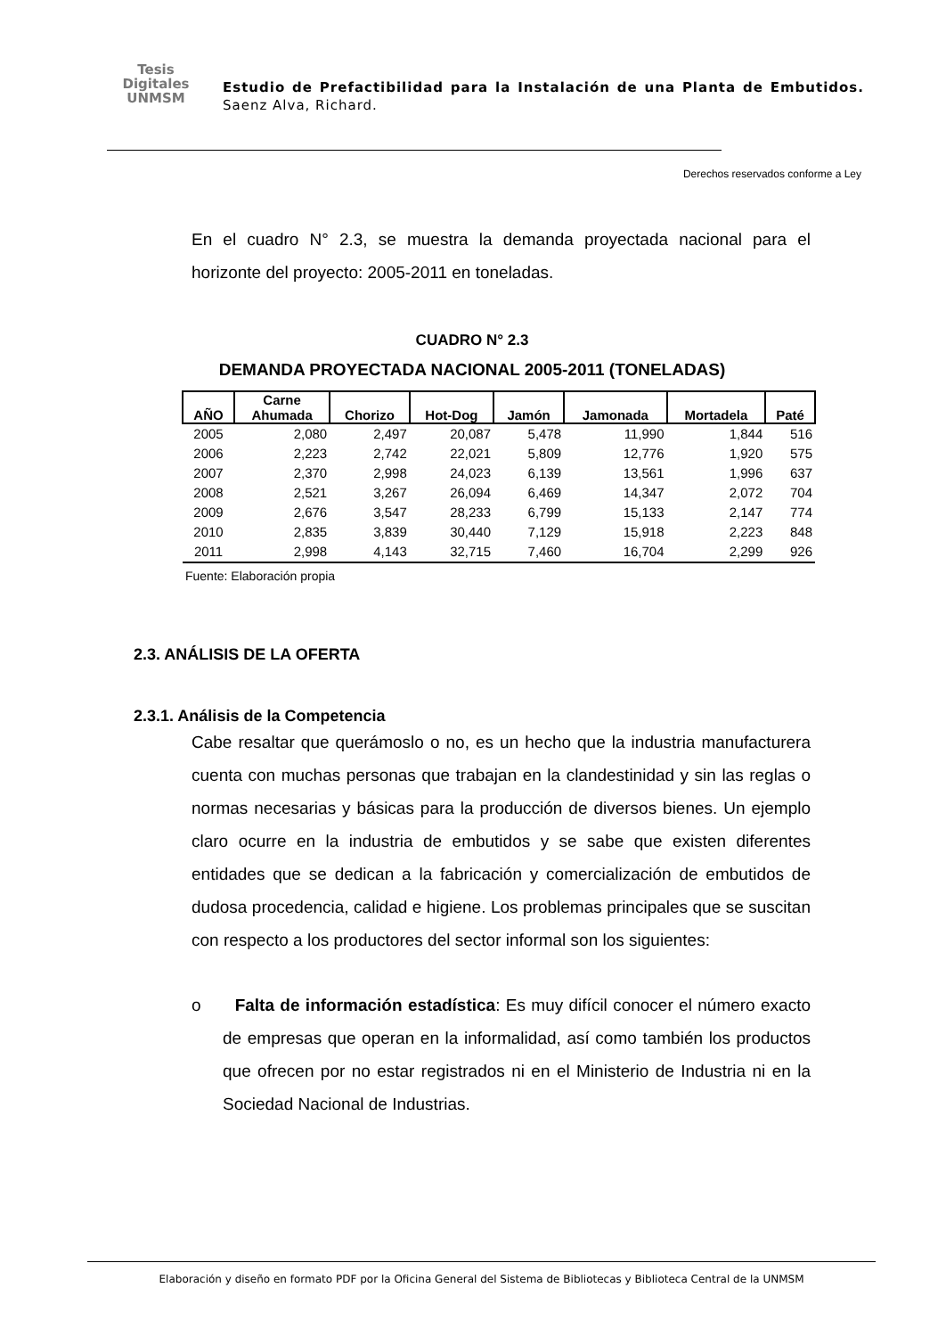Tesis
Digitales
UNMSM
Estudio de Prefactibilidad para la Instalación de una Planta de Embutidos. Saenz Alva, Richard.
Derechos reservados conforme a Ley
En el cuadro N° 2.3, se muestra la demanda proyectada nacional para el horizonte del proyecto: 2005-2011 en toneladas.
CUADRO N° 2.3
DEMANDA PROYECTADA NACIONAL 2005-2011 (TONELADAS)
| AÑO | Carne Ahumada | Chorizo | Hot-Dog | Jamón | Jamonada | Mortadela | Paté |
| --- | --- | --- | --- | --- | --- | --- | --- |
| 2005 | 2,080 | 2,497 | 20,087 | 5,478 | 11,990 | 1,844 | 516 |
| 2006 | 2,223 | 2,742 | 22,021 | 5,809 | 12,776 | 1,920 | 575 |
| 2007 | 2,370 | 2,998 | 24,023 | 6,139 | 13,561 | 1,996 | 637 |
| 2008 | 2,521 | 3,267 | 26,094 | 6,469 | 14,347 | 2,072 | 704 |
| 2009 | 2,676 | 3,547 | 28,233 | 6,799 | 15,133 | 2,147 | 774 |
| 2010 | 2,835 | 3,839 | 30,440 | 7,129 | 15,918 | 2,223 | 848 |
| 2011 | 2,998 | 4,143 | 32,715 | 7,460 | 16,704 | 2,299 | 926 |
Fuente: Elaboración propia
2.3. ANÁLISIS DE LA OFERTA
2.3.1. Análisis de la Competencia
Cabe resaltar que querámoslo o no, es un hecho que la industria manufacturera cuenta con muchas personas que trabajan en la clandestinidad y sin las reglas o normas necesarias y básicas para la producción de diversos bienes. Un ejemplo claro ocurre en la industria de embutidos y se sabe que existen diferentes entidades que se dedican a la fabricación y comercialización de embutidos de dudosa procedencia, calidad e higiene. Los problemas principales que se suscitan con respecto a los productores del sector informal son los siguientes:
o Falta de información estadística: Es muy difícil conocer el número exacto de empresas que operan en la informalidad, así como también los productos que ofrecen por no estar registrados ni en el Ministerio de Industria ni en la Sociedad Nacional de Industrias.
Elaboración y diseño en formato PDF por la Oficina General del Sistema de Bibliotecas y Biblioteca Central de la UNMSM